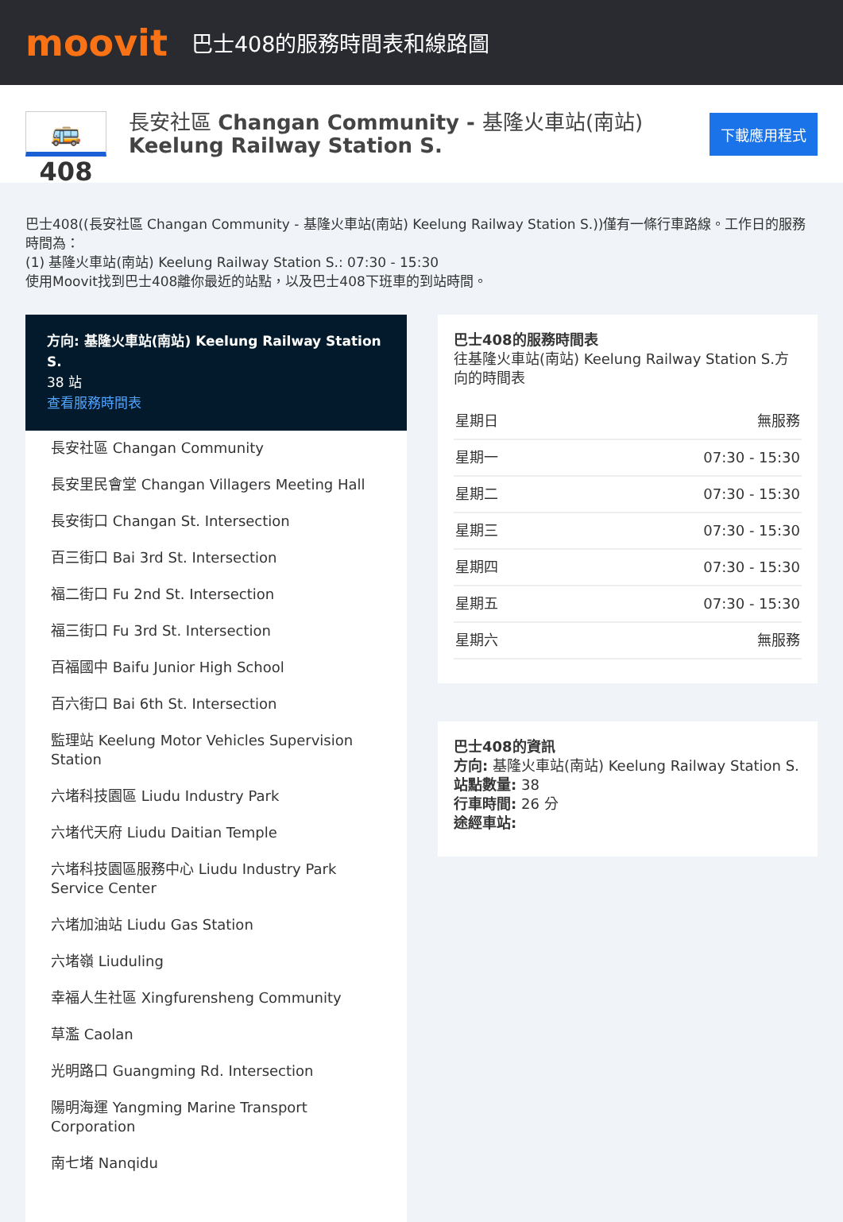moovit
巴士408的服務時間表和線路圖
🚌 408
長安社區 Changan Community - 基隆火車站(南站)
Keelung Railway Station S.
下載應用程式
巴士408((長安社區 Changan Community - 基隆火車站(南站) Keelung Railway Station S.))僅有一條行車路線。工作日的服務時間為：
(1) 基隆火車站(南站) Keelung Railway Station S.: 07:30 - 15:30
使用Moovit找到巴士408離你最近的站點，以及巴士408下班車的到站時間。
方向: 基隆火車站(南站) Keelung Railway Station S.
38 站
查看服務時間表
長安社區 Changan Community
長安里民會堂 Changan Villagers Meeting Hall
長安街口 Changan St. Intersection
百三街口 Bai 3rd St. Intersection
福二街口 Fu 2nd St. Intersection
福三街口 Fu 3rd St. Intersection
百福國中 Baifu Junior High School
百六街口 Bai 6th St. Intersection
監理站 Keelung Motor Vehicles Supervision Station
六堵科技園區 Liudu Industry Park
六堵代天府 Liudu Daitian Temple
六堵科技園區服務中心 Liudu Industry Park Service Center
六堵加油站 Liudu Gas Station
六堵嶺 Liuduling
幸福人生社區 Xingfurensheng Community
草濫 Caolan
光明路口 Guangming Rd. Intersection
陽明海運 Yangming Marine Transport Corporation
南七堵 Nanqidu
巴士408的服務時間表
往基隆火車站(南站) Keelung Railway Station S.方向的時間表
| 星期日 | 無服務 |
| 星期一 | 07:30 - 15:30 |
| 星期二 | 07:30 - 15:30 |
| 星期三 | 07:30 - 15:30 |
| 星期四 | 07:30 - 15:30 |
| 星期五 | 07:30 - 15:30 |
| 星期六 | 無服務 |
巴士408的資訊
方向: 基隆火車站(南站) Keelung Railway Station S.
站點數量: 38
行車時間: 26 分
途經車站: